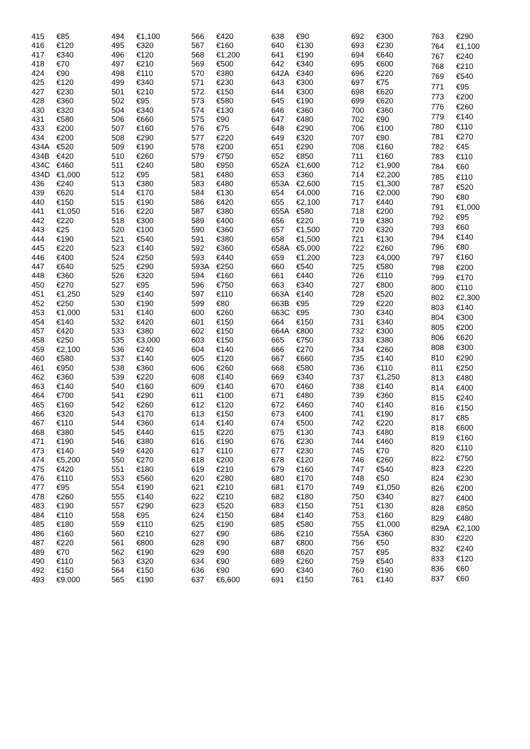| 415 | €85 |
| 416 | €120 |
| 417 | €340 |
| 418 | €70 |
| 424 | €90 |
| 425 | €120 |
| 427 | €230 |
| 428 | €360 |
| 430 | €320 |
| 431 | €580 |
| 433 | €200 |
| 434 | €200 |
| 434A | €520 |
| 434B | €420 |
| 434C | €460 |
| 434D | €1,000 |
| 436 | €240 |
| 439 | €620 |
| 440 | €150 |
| 441 | €1,050 |
| 442 | €220 |
| 443 | €25 |
| 444 | €190 |
| 445 | €220 |
| 446 | €400 |
| 447 | €640 |
| 448 | €360 |
| 450 | €270 |
| 451 | €1,250 |
| 452 | €250 |
| 453 | €1,000 |
| 454 | €140 |
| 457 | €420 |
| 458 | €250 |
| 459 | €2,100 |
| 460 | €580 |
| 461 | €950 |
| 462 | €360 |
| 463 | €140 |
| 464 | €700 |
| 465 | €160 |
| 466 | €320 |
| 467 | €110 |
| 468 | €380 |
| 471 | €190 |
| 473 | €140 |
| 474 | €5,200 |
| 475 | €420 |
| 476 | €110 |
| 477 | €95 |
| 478 | €260 |
| 483 | €190 |
| 484 | €110 |
| 485 | €180 |
| 486 | €160 |
| 487 | €220 |
| 489 | €70 |
| 490 | €110 |
| 492 | €150 |
| 493 | €9,000 |
| 494 | €1,100 |
| 495 | €320 |
| 496 | €120 |
| 497 | €210 |
| 498 | €110 |
| 499 | €340 |
| 501 | €210 |
| 502 | €95 |
| 504 | €340 |
| 506 | €660 |
| 507 | €160 |
| 508 | €290 |
| 509 | €190 |
| 510 | €260 |
| 511 | €240 |
| 512 | €95 |
| 513 | €380 |
| 514 | €170 |
| 515 | €190 |
| 516 | €220 |
| 518 | €300 |
| 520 | €100 |
| 521 | €540 |
| 523 | €140 |
| 524 | €250 |
| 525 | €290 |
| 526 | €320 |
| 527 | €95 |
| 529 | €140 |
| 530 | €190 |
| 531 | €140 |
| 532 | €420 |
| 533 | €380 |
| 535 | €3,000 |
| 536 | €240 |
| 537 | €140 |
| 538 | €360 |
| 539 | €220 |
| 540 | €160 |
| 541 | €290 |
| 542 | €260 |
| 543 | €170 |
| 544 | €360 |
| 545 | €440 |
| 546 | €380 |
| 549 | €420 |
| 550 | €270 |
| 551 | €180 |
| 553 | €560 |
| 554 | €190 |
| 555 | €140 |
| 557 | €290 |
| 558 | €95 |
| 559 | €110 |
| 560 | €210 |
| 561 | €800 |
| 562 | €190 |
| 563 | €320 |
| 564 | €150 |
| 565 | €190 |
| 566 | €420 |
| 567 | €160 |
| 568 | €1,200 |
| 569 | €500 |
| 570 | €380 |
| 571 | €230 |
| 572 | €150 |
| 573 | €580 |
| 574 | €130 |
| 575 | €90 |
| 576 | €75 |
| 577 | €220 |
| 578 | €200 |
| 579 | €750 |
| 580 | €950 |
| 581 | €480 |
| 583 | €480 |
| 584 | €130 |
| 586 | €420 |
| 587 | €380 |
| 589 | €400 |
| 590 | €360 |
| 591 | €380 |
| 592 | €360 |
| 593 | €440 |
| 593A | €250 |
| 594 | €160 |
| 596 | €750 |
| 597 | €110 |
| 599 | €80 |
| 600 | €260 |
| 601 | €150 |
| 602 | €150 |
| 603 | €150 |
| 604 | €140 |
| 605 | €120 |
| 606 | €260 |
| 608 | €140 |
| 609 | €140 |
| 611 | €100 |
| 612 | €120 |
| 613 | €150 |
| 614 | €140 |
| 615 | €220 |
| 616 | €190 |
| 617 | €110 |
| 618 | €200 |
| 619 | €210 |
| 620 | €280 |
| 621 | €210 |
| 622 | €210 |
| 623 | €520 |
| 624 | €150 |
| 625 | €190 |
| 627 | €90 |
| 628 | €90 |
| 629 | €90 |
| 634 | €90 |
| 636 | €90 |
| 637 | €6,600 |
| 638 | €90 |
| 640 | €130 |
| 641 | €190 |
| 642 | €340 |
| 642A | €340 |
| 643 | €300 |
| 644 | €300 |
| 645 | €190 |
| 646 | €360 |
| 647 | €480 |
| 648 | €290 |
| 649 | €320 |
| 651 | €290 |
| 652 | €850 |
| 652A | €1,600 |
| 653 | €360 |
| 653A | €2,600 |
| 654 | €4,000 |
| 655 | €2,100 |
| 655A | €580 |
| 656 | €220 |
| 657 | €1,500 |
| 658 | €1,500 |
| 658A | €5,000 |
| 659 | €1,200 |
| 660 | €540 |
| 661 | €440 |
| 663 | €340 |
| 663A | €140 |
| 663B | €95 |
| 663C | €95 |
| 664 | €150 |
| 664A | €800 |
| 665 | €750 |
| 666 | €270 |
| 667 | €660 |
| 668 | €580 |
| 669 | €340 |
| 670 | €460 |
| 671 | €480 |
| 672 | €460 |
| 673 | €400 |
| 674 | €500 |
| 675 | €130 |
| 676 | €230 |
| 677 | €230 |
| 678 | €120 |
| 679 | €160 |
| 680 | €170 |
| 681 | €170 |
| 682 | €180 |
| 683 | €150 |
| 684 | €140 |
| 685 | €580 |
| 686 | €210 |
| 687 | €800 |
| 688 | €620 |
| 689 | €260 |
| 690 | €340 |
| 691 | €150 |
| 692 | €300 |
| 693 | €230 |
| 694 | €640 |
| 695 | €600 |
| 696 | €220 |
| 697 | €75 |
| 698 | €620 |
| 699 | €620 |
| 700 | €360 |
| 702 | €90 |
| 706 | €100 |
| 707 | €90 |
| 708 | €160 |
| 711 | €160 |
| 712 | €1,900 |
| 714 | €2,200 |
| 715 | €1,300 |
| 716 | €2,000 |
| 717 | €440 |
| 718 | €200 |
| 719 | €380 |
| 720 | €320 |
| 721 | €130 |
| 722 | €260 |
| 723 | €4,000 |
| 725 | €580 |
| 726 | €110 |
| 727 | €800 |
| 728 | €520 |
| 729 | €220 |
| 730 | €340 |
| 731 | €340 |
| 732 | €300 |
| 733 | €380 |
| 734 | €260 |
| 735 | €140 |
| 736 | €110 |
| 737 | €1,250 |
| 738 | €140 |
| 739 | €360 |
| 740 | €140 |
| 741 | €190 |
| 742 | €220 |
| 743 | €480 |
| 744 | €460 |
| 745 | €70 |
| 746 | €260 |
| 747 | €540 |
| 748 | €50 |
| 749 | €1,050 |
| 750 | €340 |
| 751 | €130 |
| 753 | €160 |
| 755 | €1,000 |
| 755A | €360 |
| 756 | €50 |
| 757 | €95 |
| 759 | €540 |
| 760 | €190 |
| 761 | €140 |
| 763 | €290 |
| 764 | €1,100 |
| 767 | €240 |
| 768 | €210 |
| 769 | €540 |
| 771 | €95 |
| 773 | €200 |
| 776 | €260 |
| 779 | €140 |
| 780 | €110 |
| 781 | €270 |
| 782 | €45 |
| 783 | €110 |
| 784 | €60 |
| 785 | €110 |
| 787 | €520 |
| 790 | €80 |
| 791 | €1,000 |
| 792 | €95 |
| 793 | €60 |
| 794 | €140 |
| 796 | €80 |
| 797 | €160 |
| 798 | €200 |
| 799 | €170 |
| 800 | €110 |
| 802 | €2,300 |
| 803 | €140 |
| 804 | €300 |
| 805 | €200 |
| 806 | €620 |
| 808 | €300 |
| 810 | €290 |
| 811 | €250 |
| 813 | €480 |
| 814 | €400 |
| 815 | €240 |
| 816 | €150 |
| 817 | €85 |
| 818 | €600 |
| 819 | €160 |
| 820 | €110 |
| 822 | €750 |
| 823 | €220 |
| 824 | €230 |
| 826 | €200 |
| 827 | €400 |
| 828 | €850 |
| 829 | €480 |
| 829A | €2,100 |
| 830 | €220 |
| 832 | €240 |
| 833 | €120 |
| 836 | €60 |
| 837 | €60 |